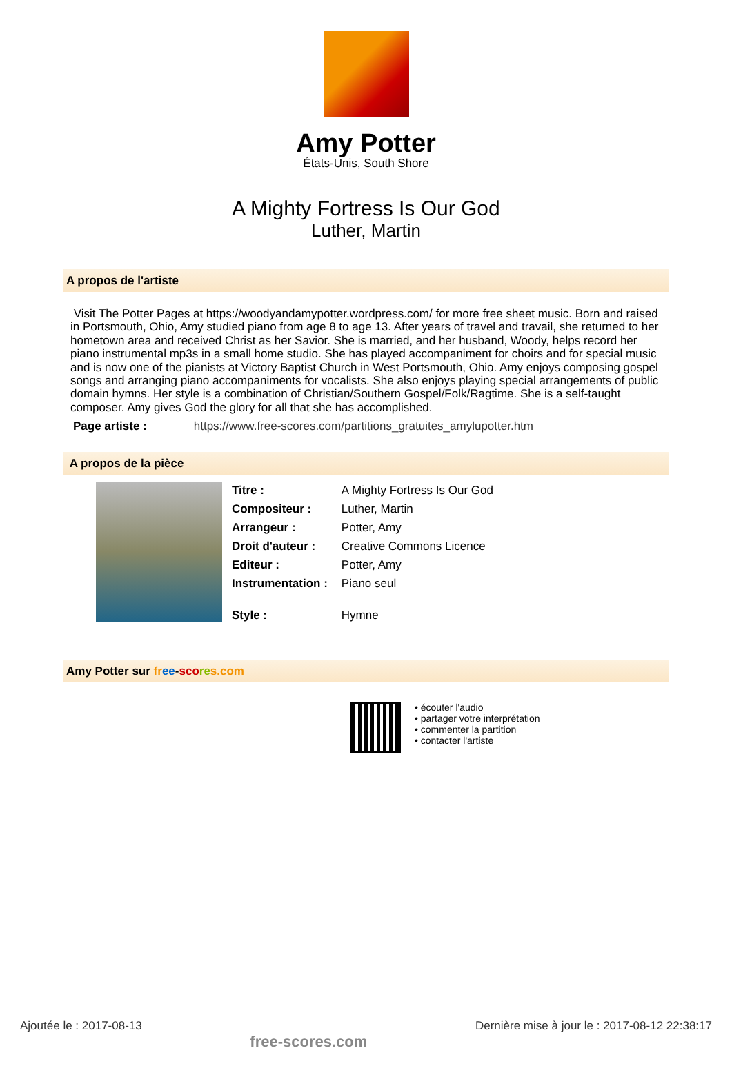Amy Potter
États-Unis, South Shore
A Mighty Fortress Is Our God
Luther, Martin
A propos de l'artiste
Visit The Potter Pages at https://woodyandamypotter.wordpress.com/ for more free sheet music. Born and raised in Portsmouth, Ohio, Amy studied piano from age 8 to age 13. After years of travel and travail, she returned to her hometown area and received Christ as her Savior. She is married, and her husband, Woody, helps record her piano instrumental mp3s in a small home studio. She has played accompaniment for choirs and for special music and is now one of the pianists at Victory Baptist Church in West Portsmouth, Ohio. Amy enjoys composing gospel songs and arranging piano accompaniments for vocalists. She also enjoys playing special arrangements of public domain hymns. Her style is a combination of Christian/Southern Gospel/Folk/Ragtime. She is a self-taught composer. Amy gives God the glory for all that she has accomplished.
Page artiste : https://www.free-scores.com/partitions_gratuites_amylupotter.htm
A propos de la pièce
| Titre : | A Mighty Fortress Is Our God |
| Compositeur : | Luther, Martin |
| Arrangeur : | Potter, Amy |
| Droit d'auteur : | Creative Commons Licence |
| Editeur : | Potter, Amy |
| Instrumentation : | Piano seul |
| Style : | Hymne |
Amy Potter sur fr ee-sco re s.com
• écouter l'audio
• partager votre interprétation
• commenter la partition
• contacter l'artiste
Ajoutée le : 2017-08-13 free-scores.com Dernière mise à jour le : 2017-08-12 22:38:17